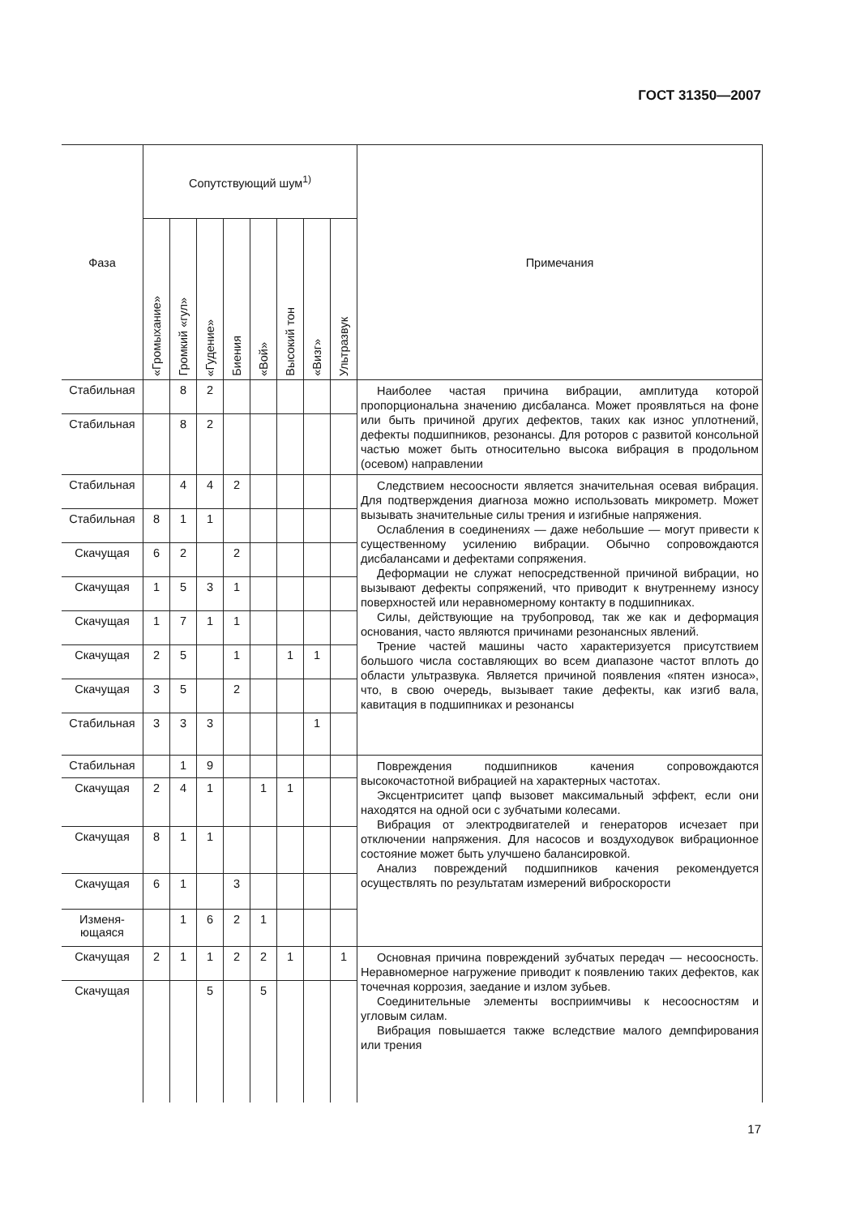ГОСТ 31350—2007
| Фаза | Сопутствующий шум<sup>1)</sup> | | | | | | | | Примечания |
| --- | --- | --- | --- | --- | --- | --- | --- | --- | --- |
| | «Громыхание» | Громкий «гул» | «Гудение» | Биения | «Вой» | Высокий тон | «Визг» | Ультразвук | |
| Стабильная | | 8 | 2 | | | | | | Наиболее частая причина вибрации, амплитуда которой пропорциональна значению дисбаланса. Может проявляться на фоне или быть причиной других дефектов, таких как износ уплотнений, дефекты подшипников, резонансы. Для роторов с развитой консольной частью может быть относительно высока вибрация в продольном (осевом) направлении |
| Стабильная | | 8 | 2 | | | | | | |
| Стабильная | | 4 | 4 | 2 | | | | | Следствием несоосности является значительная осевая вибрация. Для подтверждения диагноза можно использовать микрометр. Может вызывать значительные силы трения и изгибные напряжения. Ослабления в соединениях — даже небольшие — могут привести к существенному усилению вибрации. Обычно сопровождаются дисбалансами и дефектами сопряжения. Деформации не служат непосредственной причиной вибрации, но вызывают дефекты сопряжений, что приводит к внутреннему износу поверхностей или неравномерному контакту в подшипниках. Силы, действующие на трубопровод, так же как и деформация основания, часто являются причинами резонансных явлений. Трение частей машины часто характеризуется присутствием большого числа составляющих во всем диапазоне частот вплоть до области ультразвука. Является причиной появления «пятен износа», что, в свою очередь, вызывает такие дефекты, как изгиб вала, кавитация в подшипниках и резонансы |
| Стабильная | 8 | 1 | 1 | | | | | | |
| Скачущая | 6 | 2 | | 2 | | | | | |
| Скачущая | 1 | 5 | 3 | 1 | | | | | |
| Скачущая | 1 | 7 | 1 | 1 | | | | | |
| Скачущая | 2 | 5 | | 1 | | 1 | 1 | | |
| Скачущая | 3 | 5 | | 2 | | | | | |
| Стабильная | 3 | 3 | 3 | | | | 1 | | |
| Стабильная | | 1 | 9 | | | | | | Повреждения подшипников качения сопровождаются высокочастотной вибрацией на характерных частотах. Эксцентриситет цапф вызовет максимальный эффект, если они находятся на одной оси с зубчатыми колесами. Вибрация от электродвигателей и генераторов исчезает при отключении напряжения. Для насосов и воздуходувок вибрационное состояние может быть улучшено балансировкой. Анализ повреждений подшипников качения рекомендуется осуществлять по результатам измерений виброскорости |
| Скачущая | 2 | 4 | 1 | | 1 | 1 | | | |
| Скачущая | 8 | 1 | 1 | | | | | | |
| Скачущая | 6 | 1 | | 3 | | | | | |
| Изменя- ющаяся | | 1 | 6 | 2 | 1 | | | | |
| Скачущая | 2 | 1 | 1 | 2 | 2 | 1 | | 1 | Основная причина повреждений зубчатых передач — несоосность. Неравномерное нагружение приводит к появлению таких дефектов, как точечная коррозия, заедание и излом зубьев. Соединительные элементы восприимчивы к несоосностям и угловым силам. Вибрация повышается также вследствие малого демпфирования или трения |
| Скачущая | | | 5 | | 5 | | | | |
17